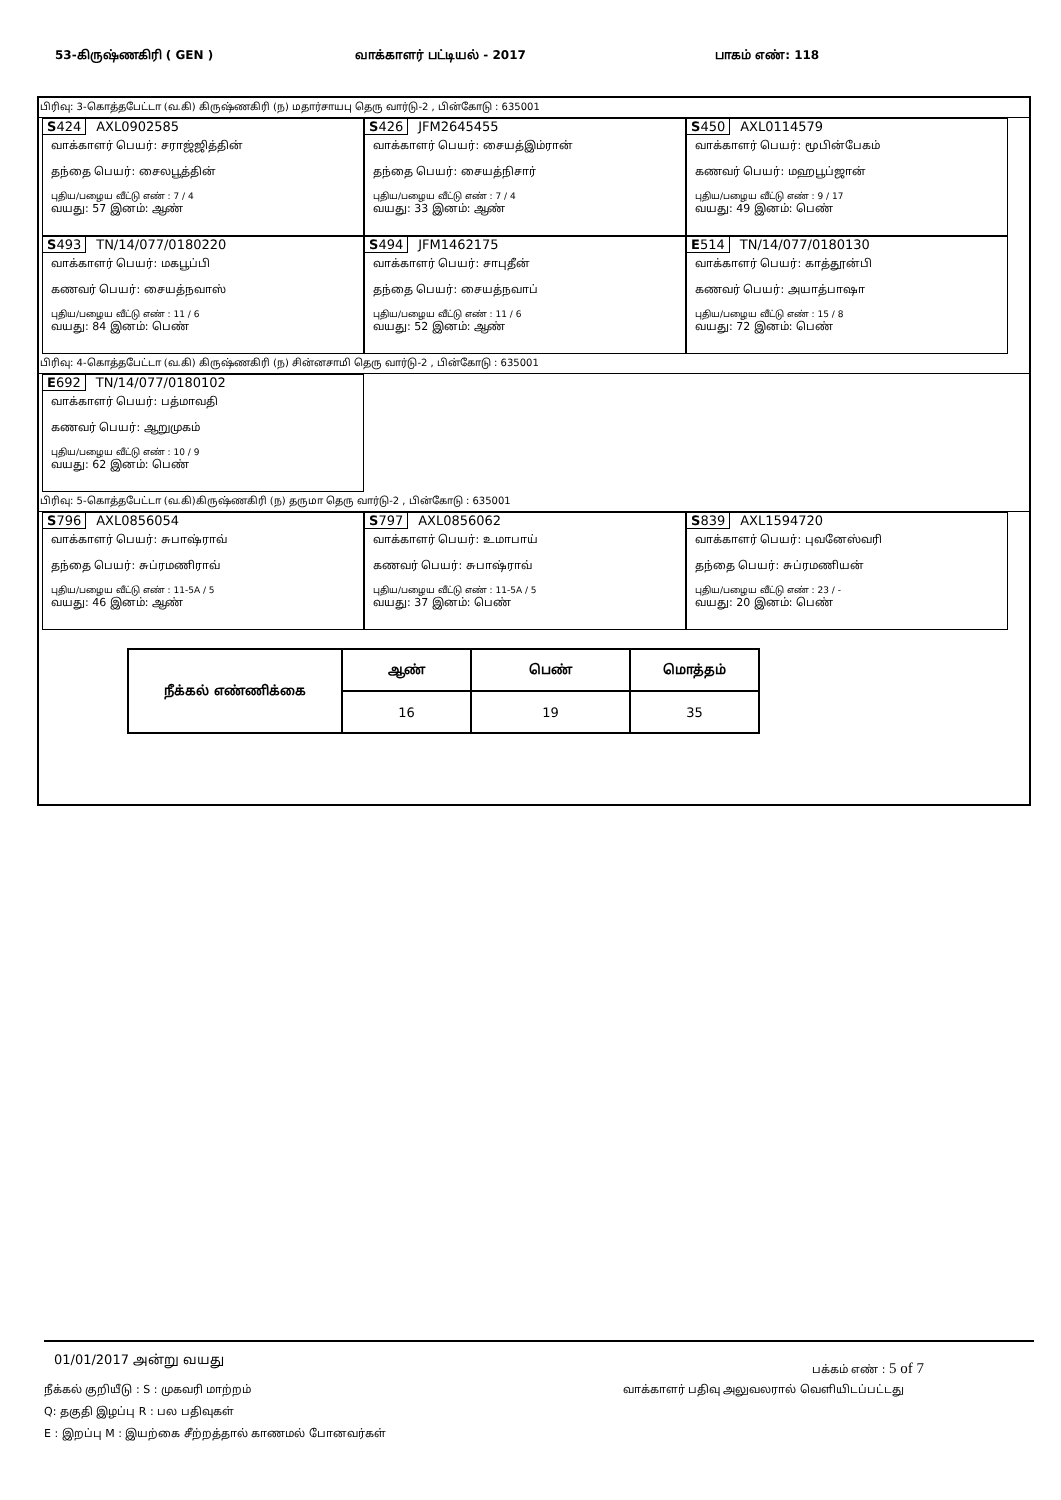53-கிருஷ்ணகிரி ( GEN ) வாக்காளர் பட்டியல் - 2017 பாகம் எண்: 118
பிரிவு: 3-கொத்தபேட்டா (வ.கி) கிருஷ்ணகிரி (ந) மதார்சாயபு தெரு வார்டு-2 , பின்கோடு : 635001
S424 AXL0902585
வாக்காளர் பெயர்: சராஜ்ஜித்தின்
தந்தை பெயர்: சைலபூத்தின்
புதிய/பழைய வீட்டு எண் : 7 / 4
வயது: 57 இனம்: ஆண்
S426 JFM2645455
வாக்காளர் பெயர்: சையத்இம்ரான்
தந்தை பெயர்: சையத்நிசார்
புதிய/பழைய வீட்டு எண் : 7 / 4
வயது: 33 இனம்: ஆண்
S450 AXL0114579
வாக்காளர் பெயர்: மூபின்பேகம்
கணவர் பெயர்: மஹபூப்ஜான்
புதிய/பழைய வீட்டு எண் : 9 / 17
வயது: 49 இனம்: பெண்
S493 TN/14/077/0180220
வாக்காளர் பெயர்: மகபூப்பி
கணவர் பெயர்: சையத்நவாஸ்
புதிய/பழைய வீட்டு எண் : 11 / 6
வயது: 84 இனம்: பெண்
S494 JFM1462175
வாக்காளர் பெயர்: சாபுதீன்
தந்தை பெயர்: சையத்நவாப்
புதிய/பழைய வீட்டு எண் : 11 / 6
வயது: 52 இனம்: ஆண்
E514 TN/14/077/0180130
வாக்காளர் பெயர்: காத்தூன்பி
கணவர் பெயர்: அயாத்பாஷா
புதிய/பழைய வீட்டு எண் : 15 / 8
வயது: 72 இனம்: பெண்
பிரிவு: 4-கொத்தபேட்டா (வ.கி) கிருஷ்ணகிரி (ந) சின்னசாமி தெரு வார்டு-2 , பின்கோடு : 635001
E692 TN/14/077/0180102
வாக்காளர் பெயர்: பத்மாவதி
கணவர் பெயர்: ஆறுமுகம்
புதிய/பழைய வீட்டு எண் : 10 / 9
வயது: 62 இனம்: பெண்
பிரிவு: 5-கொத்தபேட்டா (வ.கி)கிருஷ்ணகிரி (ந) தருமா தெரு வார்டு-2 , பின்கோடு : 635001
S796 AXL0856054
வாக்காளர் பெயர்: சுபாஷ்ராவ்
தந்தை பெயர்: சுப்ரமணிராவ்
புதிய/பழைய வீட்டு எண் : 11-5A / 5
வயது: 46 இனம்: ஆண்
S797 AXL0856062
வாக்காளர் பெயர்: உமாபாய்
கணவர் பெயர்: சுபாஷ்ராவ்
புதிய/பழைய வீட்டு எண் : 11-5A / 5
வயது: 37 இனம்: பெண்
S839 AXL1594720
வாக்காளர் பெயர்: புவனேஸ்வரி
தந்தை பெயர்: சுப்ரமணியன்
புதிய/பழைய வீட்டு எண் : 23 / -
வயது: 20 இனம்: பெண்
| நீக்கல் எண்ணிக்கை | ஆண் | பெண் | மொத்தம் |
| --- | --- | --- | --- |
| | 16 | 19 | 35 |
01/01/2017 அன்று வயது
பக்கம் எண் : 5 of 7
நீக்கல் குறியீடு : S : முகவரி மாற்றம்
வாக்காளர் பதிவு அலுவலரால் வெளியிடப்பட்டது
Q: தகுதி இழப்பு R : பல பதிவுகள்
E : இறப்பு M : இயற்கை சீற்றத்தால் காணமல் போனவர்கள்